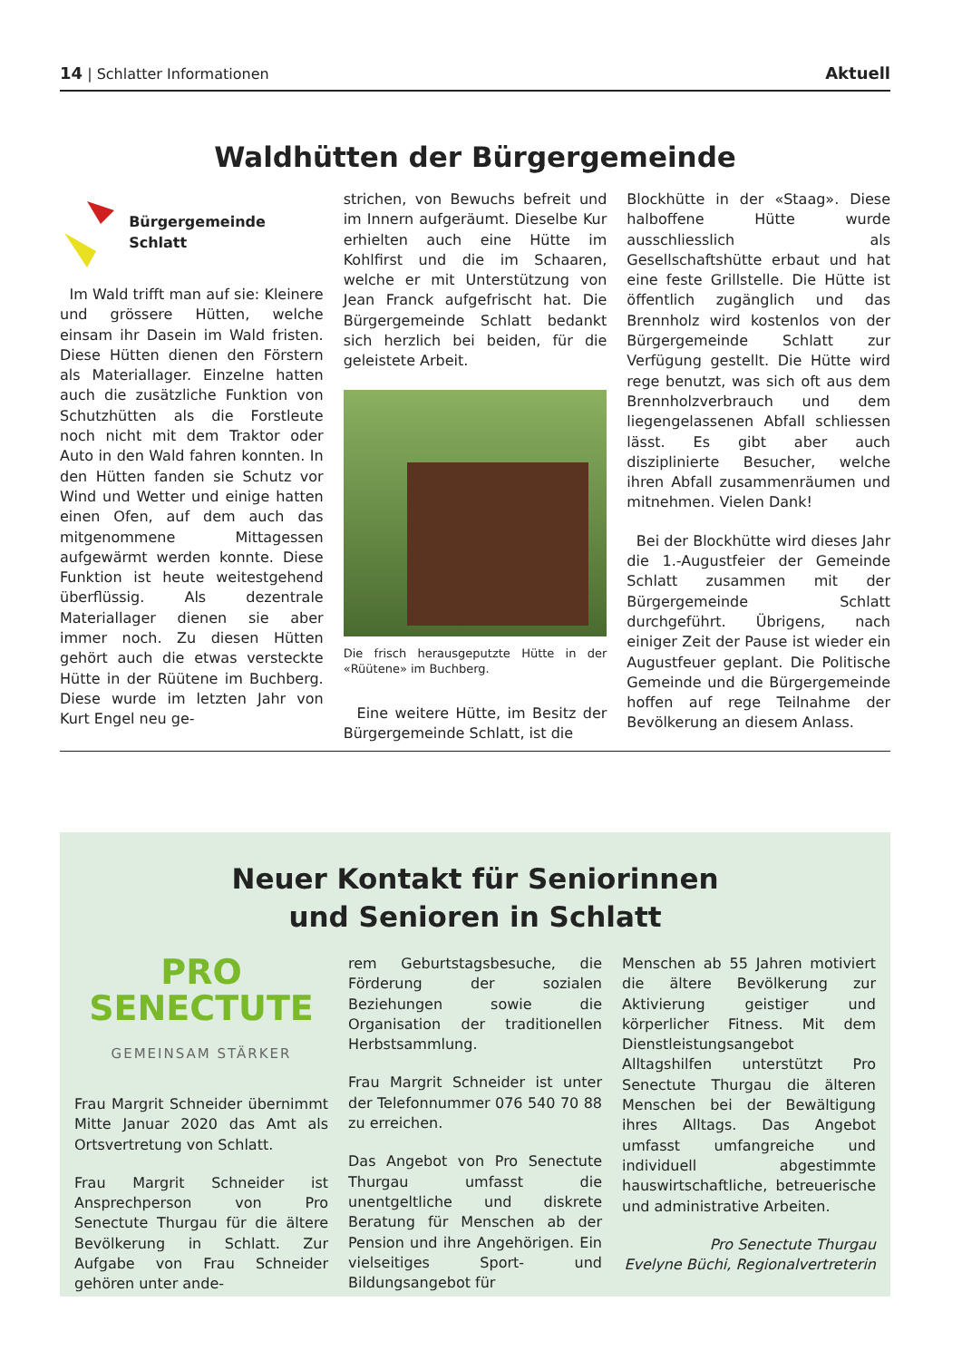14 | Schlatter Informationen Aktuell
Waldhütten der Bürgergemeinde
Bürgergemeinde Schlatt
Im Wald trifft man auf sie: Kleinere und grössere Hütten, welche einsam ihr Dasein im Wald fristen. Diese Hütten dienen den Förstern als Materiallager. Einzelne hatten auch die zusätzliche Funktion von Schutzhütten als die Forstleute noch nicht mit dem Traktor oder Auto in den Wald fahren konnten. In den Hütten fanden sie Schutz vor Wind und Wetter und einige hatten einen Ofen, auf dem auch das mitgenommene Mittagessen aufgewärmt werden konnte. Diese Funktion ist heute weitestgehend überflüssig. Als dezentrale Materiallager dienen sie aber immer noch. Zu diesen Hütten gehört auch die etwas versteckte Hütte in der Rüütene im Buchberg. Diese wurde im letzten Jahr von Kurt Engel neu ge-
strichen, von Bewuchs befreit und im Innern aufgeräumt. Dieselbe Kur erhielten auch eine Hütte im Kohlfirst und die im Schaaren, welche er mit Unterstützung von Jean Franck aufgefrischt hat. Die Bürgergemeinde Schlatt bedankt sich herzlich bei beiden, für die geleistete Arbeit.
Die frisch herausgeputzte Hütte in der «Rüütene» im Buchberg.
Eine weitere Hütte, im Besitz der Bürgergemeinde Schlatt, ist die
Blockhütte in der «Staag». Diese halboffene Hütte wurde ausschliesslich als Gesellschaftshütte erbaut und hat eine feste Grillstelle. Die Hütte ist öffentlich zugänglich und das Brennholz wird kostenlos von der Bürgergemeinde Schlatt zur Verfügung gestellt. Die Hütte wird rege benutzt, was sich oft aus dem Brennholzverbrauch und dem liegengelassenen Abfall schliessen lässt. Es gibt aber auch disziplinierte Besucher, welche ihren Abfall zusammenräumen und mitnehmen. Vielen Dank!
Bei der Blockhütte wird dieses Jahr die 1.-Augustfeier der Gemeinde Schlatt zusammen mit der Bürgergemeinde Schlatt durchgeführt. Übrigens, nach einiger Zeit der Pause ist wieder ein Augustfeuer geplant. Die Politische Gemeinde und die Bürgergemeinde hoffen auf rege Teilnahme der Bevölkerung an diesem Anlass.
Neuer Kontakt für Seniorinnen
und Senioren in Schlatt
PRO
SENECTUTE
GEMEINSAM STÄRKER
Frau Margrit Schneider übernimmt Mitte Januar 2020 das Amt als Ortsvertretung von Schlatt.
Frau Margrit Schneider ist Ansprechperson von Pro Senectute Thurgau für die ältere Bevölkerung in Schlatt. Zur Aufgabe von Frau Schneider gehören unter ande-
rem Geburtstagsbesuche, die Förderung der sozialen Beziehungen sowie die Organisation der traditionellen Herbstsammlung.
Frau Margrit Schneider ist unter der Telefonnummer 076 540 70 88 zu erreichen.
Das Angebot von Pro Senectute Thurgau umfasst die unentgeltliche und diskrete Beratung für Menschen ab der Pension und ihre Angehörigen. Ein vielseitiges Sport- und Bildungsangebot für
Menschen ab 55 Jahren motiviert die ältere Bevölkerung zur Aktivierung geistiger und körperlicher Fitness. Mit dem Dienstleistungsangebot Alltagshilfen unterstützt Pro Senectute Thurgau die älteren Menschen bei der Bewältigung ihres Alltags. Das Angebot umfasst umfangreiche und individuell abgestimmte hauswirtschaftliche, betreuerische und administrative Arbeiten.
Pro Senectute Thurgau
Evelyne Büchi, Regionalvertreterin